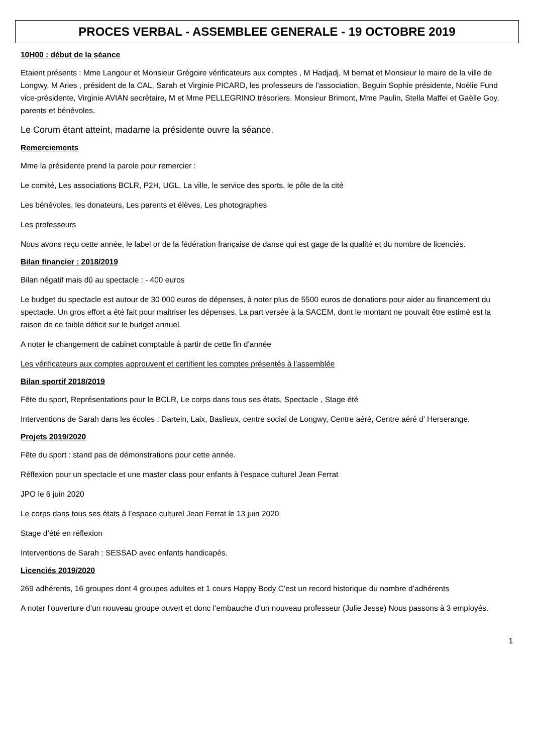PROCES VERBAL - ASSEMBLEE GENERALE - 19 OCTOBRE 2019
10H00 : début de la séance
Etaient présents : Mme Langour et Monsieur Grégoire vérificateurs aux comptes , M Hadjadj, M bernat et Monsieur le maire de la ville de Longwy, M Aries , président de la CAL, Sarah et Virginie PICARD, les professeurs de l’association, Beguin Sophie présidente, Noélie Fund vice-présidente, Virginie AVIAN secrétaire, M et Mme PELLEGRINO trésoriers. Monsieur Brimont, Mme Paulin, Stella Maffei et Gaëlle Goy, parents et bénévoles.
Le Corum étant atteint, madame la présidente ouvre la séance.
Remerciements
Mme la présidente prend la parole pour remercier :
Le comité, Les associations BCLR, P2H, UGL, La ville, le service des sports, le pôle de la cité
Les bénévoles, les donateurs, Les parents et élèves, Les photographes
Les professeurs
Nous avons reçu cette année, le label or de la fédération française de danse qui est gage de la qualité et du nombre de licenciés.
Bilan financier : 2018/2019
Bilan négatif mais dû au spectacle : - 400 euros
Le budget du spectacle est autour de 30 000 euros de dépenses, à noter plus de 5500 euros de donations pour aider au financement du spectacle. Un gros effort a été fait pour maitriser les dépenses. La part versée à la SACEM, dont le montant ne pouvait être estimé est la raison de ce faible déficit sur le budget annuel.
A noter le changement de cabinet comptable à partir de cette fin d’année
Les vérificateurs aux comptes approuvent et certifient les comptes présentés à l’assemblée
Bilan sportif 2018/2019
Fête du sport, Représentations pour le BCLR, Le corps dans tous ses états, Spectacle , Stage été
Interventions de Sarah dans les écoles : Dartein, Laix, Baslieux, centre social de Longwy, Centre aéré, Centre aéré d’ Herserange.
Projets 2019/2020
Fête du sport : stand pas de démonstrations pour cette année.
Réflexion pour un spectacle et une master class pour enfants à l’espace culturel Jean Ferrat
JPO le 6 juin 2020
Le corps dans tous ses états à l’espace culturel Jean Ferrat le 13 juin 2020
Stage d’été en réflexion
Interventions de Sarah : SESSAD avec enfants handicapés.
Licenciés 2019/2020
269 adhérents, 16 groupes dont 4 groupes adultes et 1 cours Happy Body C’est un record historique du nombre d’adhérents
A noter l’ouverture d’un nouveau groupe ouvert et donc l’embauche d’un nouveau professeur (Julie Jesse) Nous passons à 3 employés.
1